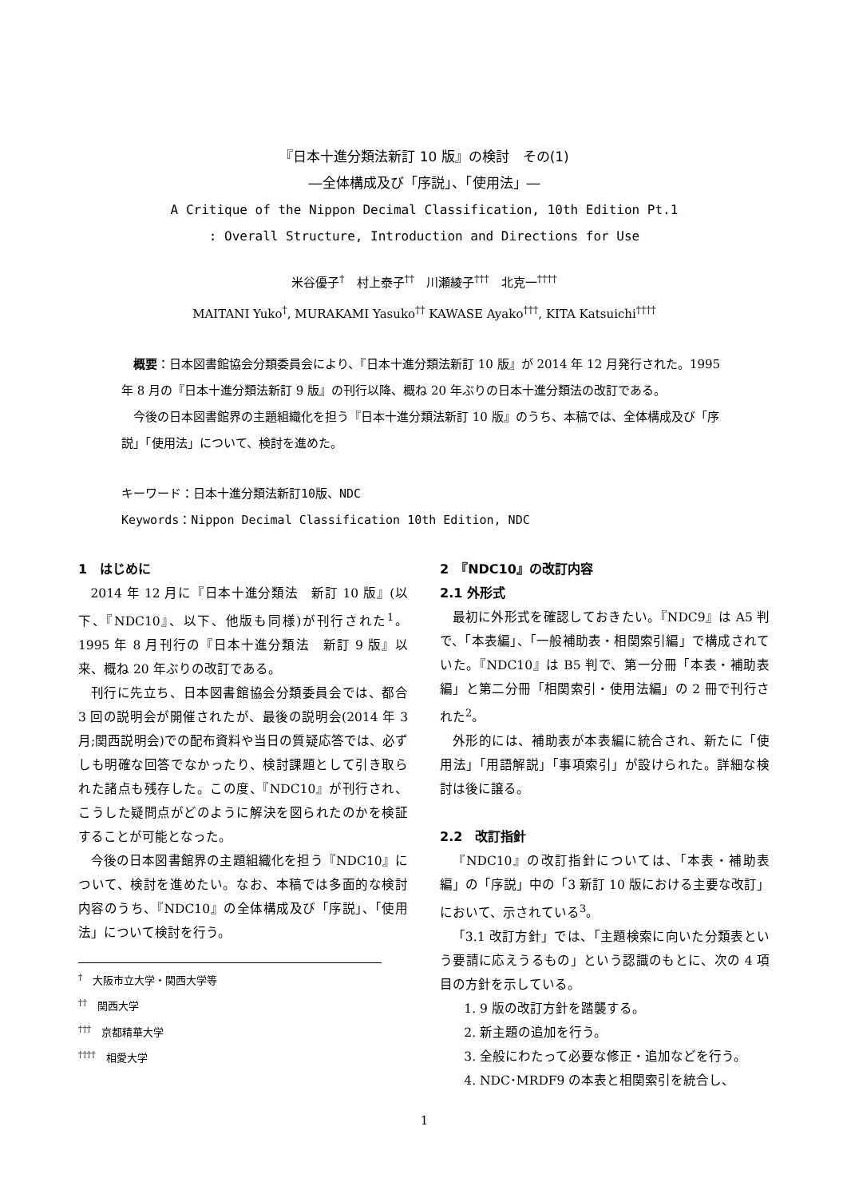『日本十進分類法新訂 10 版』の検討　その(1)
―全体構成及び「序説」、「使用法」―
A Critique of the Nippon Decimal Classification, 10th Edition Pt.1
: Overall Structure, Introduction and Directions for Use
米谷優子<sup>†</sup>　村上泰子<sup>††</sup>　川瀬綾子<sup>†††</sup>　北克一<sup>††††</sup>
MAITANI Yuko<sup>†</sup>, MURAKAMI Yasuko<sup>††</sup> KAWASE Ayako<sup>†††</sup>, KITA Katsuichi<sup>††††</sup>
　概要：日本図書館協会分類委員会により、『日本十進分類法新訂 10 版』が 2014 年 12 月発行された。1995 年 8 月の『日本十進分類法新訂 9 版』の刊行以降、概ね 20 年ぶりの日本十進分類法の改訂である。
　今後の日本図書館界の主題組織化を担う『日本十進分類法新訂 10 版』のうち、本稿では、全体構成及び「序説」「使用法」について、検討を進めた。
キーワード：日本十進分類法新訂10版、NDC
Keywords：Nippon Decimal Classification 10th Edition, NDC
1　はじめに
2014 年 12 月に『日本十進分類法　新訂 10 版』(以下、『NDC10』、以下、他版も同様)が刊行された<sup>1</sup>。1995 年 8 月刊行の『日本十進分類法　新訂 9 版』以来、概ね 20 年ぶりの改訂である。
刊行に先立ち、日本図書館協会分類委員会では、都合 3 回の説明会が開催されたが、最後の説明会(2014 年 3 月;関西説明会)での配布資料や当日の質疑応答では、必ずしも明確な回答でなかったり、検討課題として引き取られた諸点も残存した。この度、『NDC10』が刊行され、こうした疑問点がどのように解決を図られたのかを検証することが可能となった。
今後の日本図書館界の主題組織化を担う『NDC10』について、検討を進めたい。なお、本稿では多面的な検討内容のうち、『NDC10』の全体構成及び「序説」、「使用法」について検討を行う。
<sup>†</sup>　大阪市立大学・関西大学等
<sup>††</sup>　関西大学
<sup>†††</sup>　京都精華大学
<sup>††††</sup>　相愛大学
2　『NDC10』の改訂内容
2.1 外形式
最初に外形式を確認しておきたい。『NDC9』は A5 判で、「本表編」、「一般補助表・相関索引編」で構成されていた。『NDC10』は B5 判で、第一分冊「本表・補助表編」と第二分冊「相関索引・使用法編」の 2 冊で刊行された<sup>2</sup>。
外形的には、補助表が本表編に統合され、新たに「使用法」「用語解説」「事項索引」が設けられた。詳細な検討は後に譲る。
2.2　改訂指針
『NDC10』の改訂指針については、「本表・補助表編」の「序説」中の「3 新訂 10 版における主要な改訂」において、示されている<sup>3</sup>。
「3.1 改訂方針」では、「主題検索に向いた分類表という要請に応えうるもの」という認識のもとに、次の 4 項目の方針を示している。
1. 9 版の改訂方針を踏襲する。
2. 新主題の追加を行う。
3. 全般にわたって必要な修正・追加などを行う。
4. NDC･MRDF9 の本表と相関索引を統合し、
1